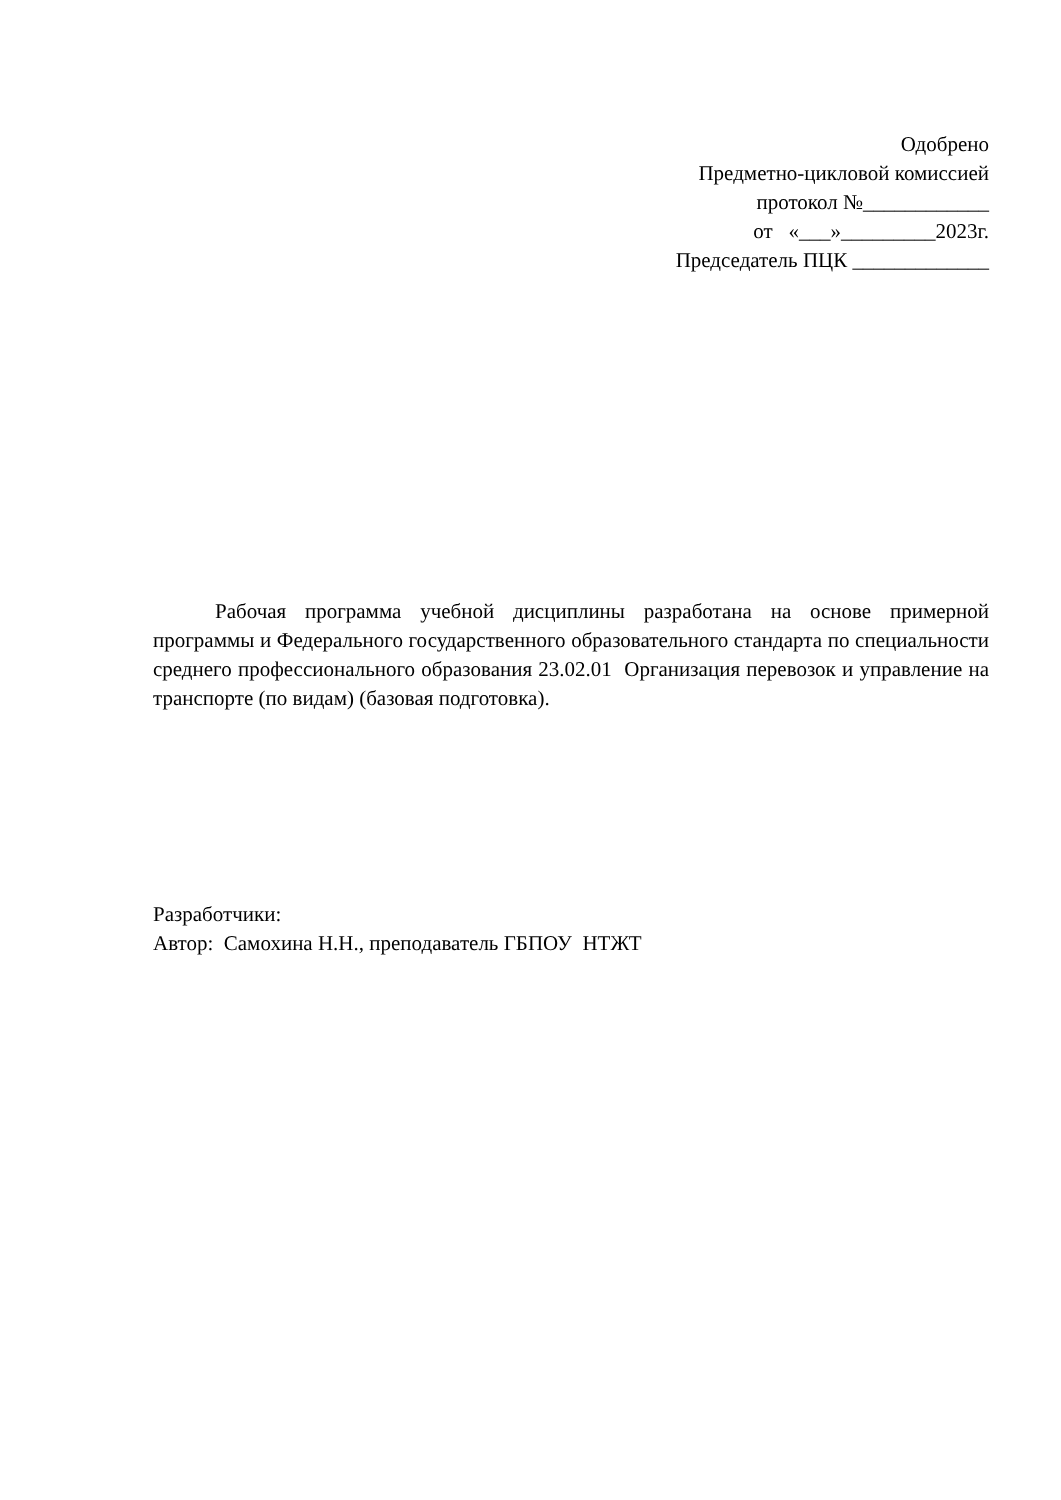Одобрено
Предметно-цикловой комиссией
протокол №____________
от «___»_________2023г.
Председатель ПЦК _____________
Рабочая программа учебной дисциплины разработана на основе примерной программы и Федерального государственного образовательного стандарта по специальности среднего профессионального образования 23.02.01 Организация перевозок и управление на транспорте (по видам) (базовая подготовка).
Разработчики:
Автор: Самохина Н.Н., преподаватель ГБПОУ НТЖТ